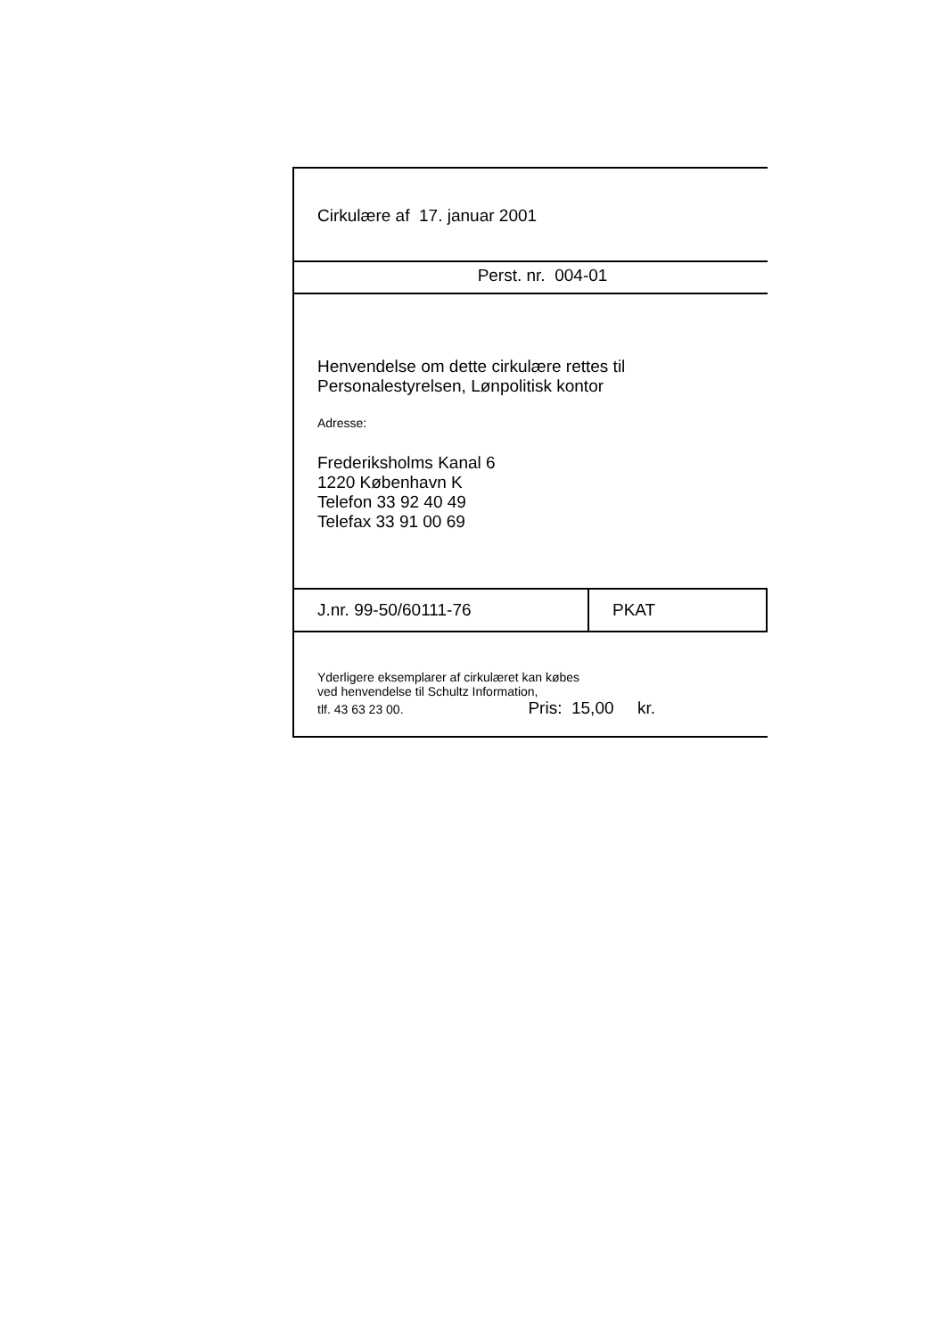Cirkulære af 17. januar 2001
Perst. nr. 004-01
Henvendelse om dette cirkulære rettes til
Personalestyrelsen, Lønpolitisk kontor
Adresse:
Frederiksholms Kanal 6
1220 København K
Telefon 33 92 40 49
Telefax 33 91 00 69
J.nr. 99-50/60111-76 PKAT
Yderligere eksemplarer af cirkulæret kan købes
ved henvendelse til Schultz Information,
tlf. 43 63 23 00. Pris: 15,00 kr.